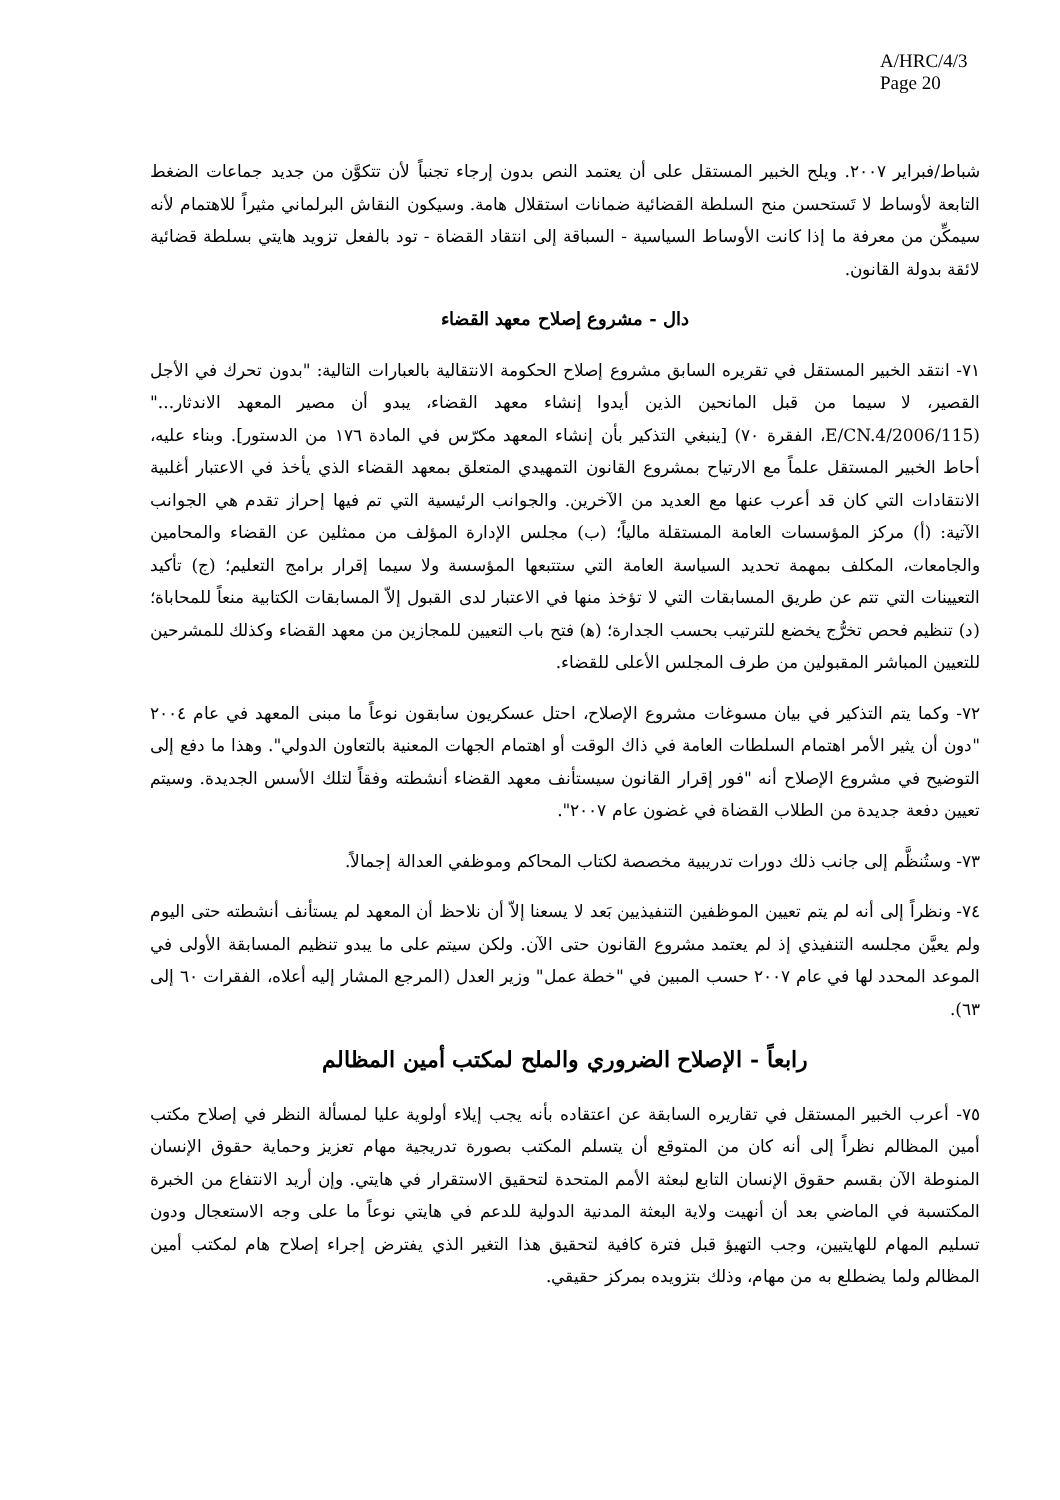A/HRC/4/3
Page 20
شباط/فبراير ٢٠٠٧. ويلح الخبير المستقل على أن يعتمد النص بدون إرجاء تجنباً لأن تتكوَّن من جديد جماعات الضغط التابعة لأوساط لا تَستحسن منح السلطة القضائية ضمانات استقلال هامة. وسيكون النقاش البرلماني مثيراً للاهتمام لأنه سيمكِّن من معرفة ما إذا كانت الأوساط السياسية - السباقة إلى انتقاد القضاة - تود بالفعل تزويد هايتي بسلطة قضائية لائقة بدولة القانون.
دال - مشروع إصلاح معهد القضاء
٧١- انتقد الخبير المستقل في تقريره السابق مشروع إصلاح الحكومة الانتقالية بالعبارات التالية: "بدون تحرك في الأجل القصير، لا سيما من قبل المانحين الذين أيدوا إنشاء معهد القضاء، يبدو أن مصير المعهد الاندثار..." (E/CN.4/2006/115، الفقرة ٧٠) [ينبغي التذكير بأن إنشاء المعهد مكرّس في المادة ١٧٦ من الدستور]. وبناء عليه، أحاط الخبير المستقل علماً مع الارتياح بمشروع القانون التمهيدي المتعلق بمعهد القضاء الذي يأخذ في الاعتبار أغلبية الانتقادات التي كان قد أعرب عنها مع العديد من الآخرين. والجوانب الرئيسية التي تم فيها إحراز تقدم هي الجوانب الآتية: (أ) مركز المؤسسات العامة المستقلة مالياً؛ (ب) مجلس الإدارة المؤلف من ممثلين عن القضاء والمحامين والجامعات، المكلف بمهمة تحديد السياسة العامة التي ستتبعها المؤسسة ولا سيما إقرار برامج التعليم؛ (ج) تأكيد التعيينات التي تتم عن طريق المسابقات التي لا تؤخذ منها في الاعتبار لدى القبول إلاّ المسابقات الكتابية منعاً للمحاباة؛ (د) تنظيم فحص تخرُّج يخضع للترتيب بحسب الجدارة؛ (ﻫ) فتح باب التعيين للمجازين من معهد القضاء وكذلك للمشرحين للتعيين المباشر المقبولين من طرف المجلس الأعلى للقضاء.
٧٢- وكما يتم التذكير في بيان مسوغات مشروع الإصلاح، احتل عسكريون سابقون نوعاً ما مبنى المعهد في عام ٢٠٠٤ "دون أن يثير الأمر اهتمام السلطات العامة في ذاك الوقت أو اهتمام الجهات المعنية بالتعاون الدولي". وهذا ما دفع إلى التوضيح في مشروع الإصلاح أنه "فور إقرار القانون سيستأنف معهد القضاء أنشطته وفقاً لتلك الأسس الجديدة. وسيتم تعيين دفعة جديدة من الطلاب القضاة في غضون عام ٢٠٠٧".
٧٣- وستُنظَّم إلى جانب ذلك دورات تدريبية مخصصة لكتاب المحاكم وموظفي العدالة إجمالاً.
٧٤- ونظراً إلى أنه لم يتم تعيين الموظفين التنفيذيين بَعد لا يسعنا إلاّ أن نلاحظ أن المعهد لم يستأنف أنشطته حتى اليوم ولم يعيَّن مجلسه التنفيذي إذ لم يعتمد مشروع القانون حتى الآن. ولكن سيتم على ما يبدو تنظيم المسابقة الأولى في الموعد المحدد لها في عام ٢٠٠٧ حسب المبين في "خطة عمل" وزير العدل (المرجع المشار إليه أعلاه، الفقرات ٦٠ إلى ٦٣).
رابعاً - الإصلاح الضروري والملح لمكتب أمين المظالم
٧٥- أعرب الخبير المستقل في تقاريره السابقة عن اعتقاده بأنه يجب إيلاء أولوية عليا لمسألة النظر في إصلاح مكتب أمين المظالم نظراً إلى أنه كان من المتوقع أن يتسلم المكتب بصورة تدريجية مهام تعزيز وحماية حقوق الإنسان المنوطة الآن بقسم حقوق الإنسان التابع لبعثة الأمم المتحدة لتحقيق الاستقرار في هايتي. وإن أريد الانتفاع من الخبرة المكتسبة في الماضي بعد أن أنهيت ولاية البعثة المدنية الدولية للدعم في هايتي نوعاً ما على وجه الاستعجال ودون تسليم المهام للهايتيين، وجب التهيؤ قبل فترة كافية لتحقيق هذا التغير الذي يفترض إجراء إصلاح هام لمكتب أمين المظالم ولما يضطلع به من مهام، وذلك بتزويده بمركز حقيقي.